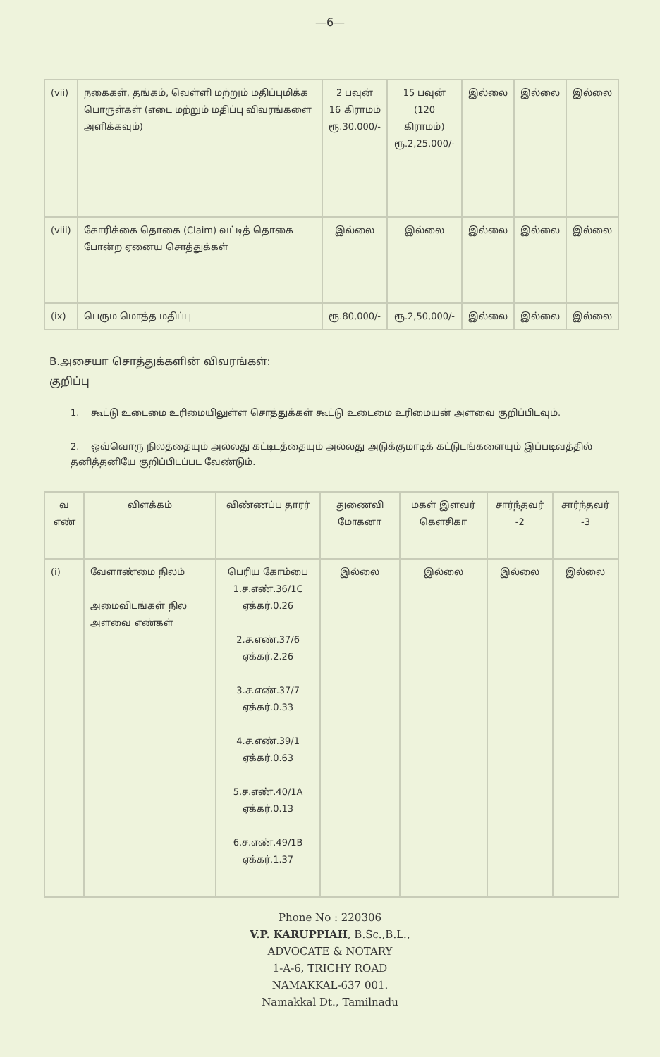—6—
| (vii) | நகைகள், தங்கம், வெள்ளி மற்றும் மதிப்புமிக்க பொருள்கள் (எடை மற்றும் மதிப்பு விவரங்களை அளிக்கவும்) | 2 பவுன் 16 கிராமம் ரூ.30,000/- | 15 பவுன் (120 கிராமம்) ரூ.2,25,000/- | இல்லை | இல்லை | இல்லை |
| (viii) | கோரிக்கை தொகை (Claim) வட்டித் தொகை போன்ற ஏனைய சொத்துக்கள் | இல்லை | இல்லை | இல்லை | இல்லை | இல்லை |
| (ix) | பெரும மொத்த மதிப்பு | ரூ.80,000/- | ரூ.2,50,000/- | இல்லை | இல்லை | இல்லை |
B.அசையா சொத்துக்களின் விவரங்கள்:
குறிப்பு
1. கூட்டு உடைமை உரிமையிலுள்ள சொத்துக்கள் கூட்டு உடைமை உரிமையன் அளவை குறிப்பிடவும்.
2. ஒவ்வொரு நிலத்தையும் அல்லது கட்டிடத்தையும் அல்லது அடுக்குமாடிக் கட்டுடங்களையும் இப்படிவத்தில் தனித்தனியே குறிப்பிடப்பட வேண்டும்.
| வ எண் | விளக்கம் | விண்ணப்ப தாரர் | துணைவி மோகனா | மகள் இளவர் கௌசிகா | சார்ந்தவர் -2 | சார்ந்தவர் -3 |
| --- | --- | --- | --- | --- | --- | --- |
| (i) | வேளாண்மை நிலம் அமைவிடங்கள் நில அளவை எண்கள் | பெரிய கோம்பை 1.ச.எண்.36/1C ஏக்கர்.0.26 2.ச.எண்.37/6 ஏக்கர்.2.26 3.ச.எண்.37/7 ஏக்கர்.0.33 4.ச.எண்.39/1 ஏக்கர்.0.63 5.ச.எண்.40/1A ஏக்கர்.0.13 6.ச.எண்.49/1B ஏக்கர்.1.37 | இல்லை | இல்லை | இல்லை | இல்லை |
Phone No : 220306
V.P. KARUPPIAH, B.Sc.,B.L.,
ADVOCATE & NOTARY
1-A-6, TRICHY ROAD
NAMAKKAL-637 001.
Namakkal Dt., Tamilnadu